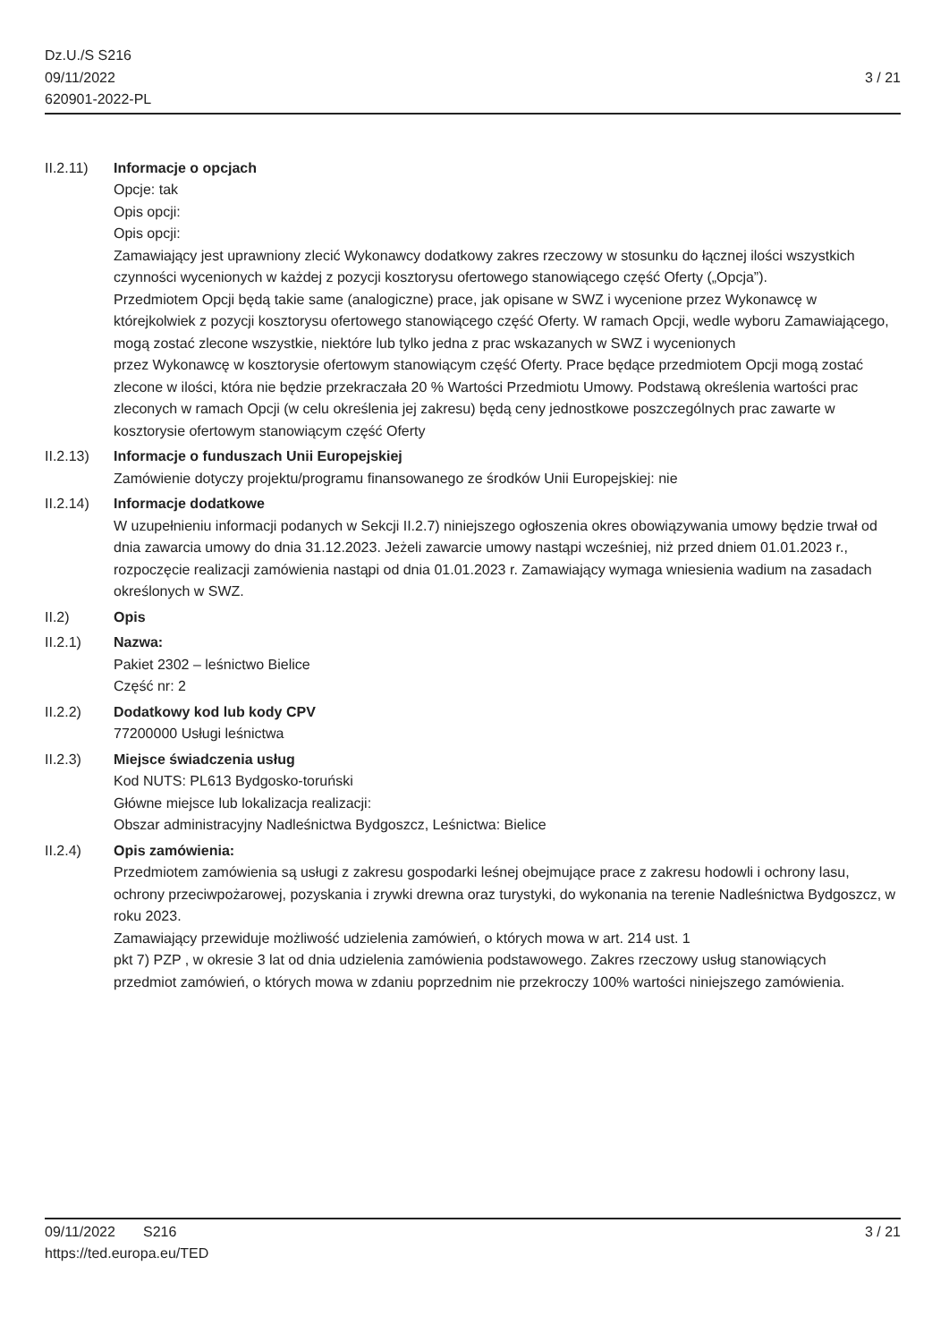Dz.U./S S216
09/11/2022
620901-2022-PL
3 / 21
II.2.11) Informacje o opcjach
Opcje: tak
Opis opcji:
Opis opcji:
Zamawiający jest uprawniony zlecić Wykonawcy dodatkowy zakres rzeczowy w stosunku do łącznej ilości wszystkich czynności wycenionych w każdej z pozycji kosztorysu ofertowego stanowiącego część Oferty („Opcja”).
Przedmiotem Opcji będą takie same (analogiczne) prace, jak opisane w SWZ i wycenione przez Wykonawcę w którejkolwiek z pozycji kosztorysu ofertowego stanowiącego część Oferty. W ramach Opcji, wedle wyboru Zamawiającego, mogą zostać zlecone wszystkie, niektóre lub tylko jedna z prac wskazanych w SWZ i wycenionych
przez Wykonawcę w kosztorysie ofertowym stanowiącym część Oferty. Prace będące przedmiotem Opcji mogą zostać
zlecone w ilości, która nie będzie przekraczała 20 % Wartości Przedmiotu Umowy. Podstawą określenia wartości prac
zleconych w ramach Opcji (w celu określenia jej zakresu) będą ceny jednostkowe poszczególnych prac zawarte w
kosztorysie ofertowym stanowiącym część Oferty
II.2.13) Informacje o funduszach Unii Europejskiej
Zamówienie dotyczy projektu/programu finansowanego ze środków Unii Europejskiej: nie
II.2.14) Informacje dodatkowe
W uzupełnieniu informacji podanych w Sekcji II.2.7) niniejszego ogłoszenia okres obowiązywania umowy będzie trwał od dnia zawarcia umowy do dnia 31.12.2023. Jeżeli zawarcie umowy nastąpi wcześniej, niż przed dniem 01.01.2023 r., rozpoczęcie realizacji zamówienia nastąpi od dnia 01.01.2023 r. Zamawiający wymaga wniesienia wadium na zasadach określonych w SWZ.
II.2) Opis
II.2.1) Nazwa:
Pakiet 2302 – leśnictwo Bielice
Część nr: 2
II.2.2) Dodatkowy kod lub kody CPV
77200000 Usługi leśnictwa
II.2.3) Miejsce świadczenia usług
Kod NUTS: PL613 Bydgosko-toruński
Główne miejsce lub lokalizacja realizacji:
Obszar administracyjny Nadleśnictwa Bydgoszcz, Leśnictwa: Bielice
II.2.4) Opis zamówienia:
Przedmiotem zamówienia są usługi z zakresu gospodarki leśnej obejmujące prace z zakresu hodowli i ochrony lasu,
ochrony przeciwpożarowej, pozyskania i zrywki drewna oraz turystyki, do wykonania na terenie Nadleśnictwa Bydgoszcz, w roku 2023.
Zamawiający przewiduje możliwość udzielenia zamówień, o których mowa w art. 214 ust. 1
pkt 7) PZP , w okresie 3 lat od dnia udzielenia zamówienia podstawowego. Zakres rzeczowy usług stanowiących
przedmiot zamówień, o których mowa w zdaniu poprzednim nie przekroczy 100% wartości niniejszego zamówienia.
09/11/2022 S216
https://ted.europa.eu/TED
3 / 21